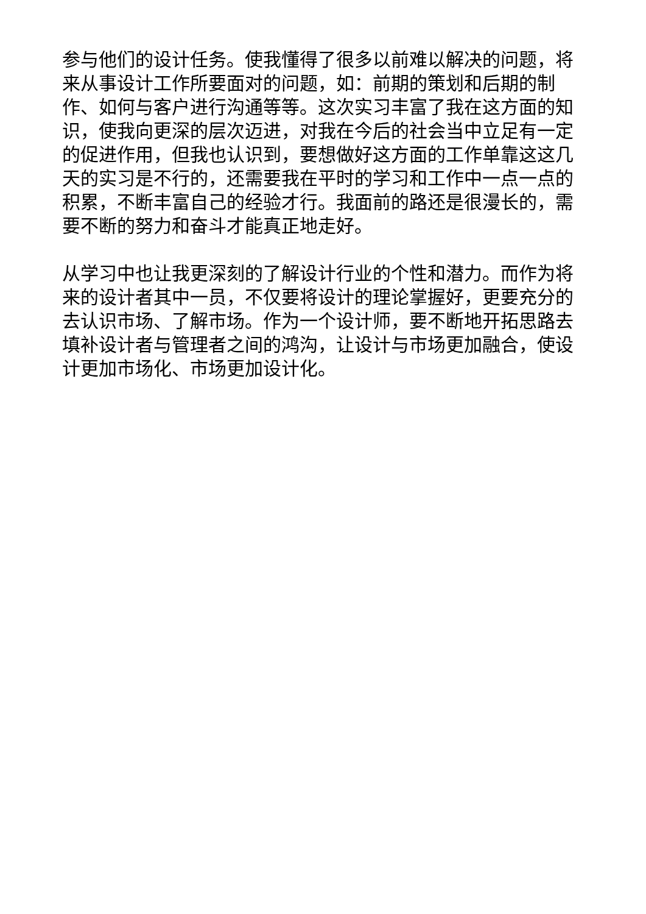参与他们的设计任务。使我懂得了很多以前难以解决的问题，将来从事设计工作所要面对的问题，如：前期的策划和后期的制作、如何与客户进行沟通等等。这次实习丰富了我在这方面的知识，使我向更深的层次迈进，对我在今后的社会当中立足有一定的促进作用，但我也认识到，要想做好这方面的工作单靠这这几天的实习是不行的，还需要我在平时的学习和工作中一点一点的积累，不断丰富自己的经验才行。我面前的路还是很漫长的，需要不断的努力和奋斗才能真正地走好。
从学习中也让我更深刻的了解设计行业的个性和潜力。而作为将来的设计者其中一员，不仅要将设计的理论掌握好，更要充分的去认识市场、了解市场。作为一个设计师，要不断地开拓思路去填补设计者与管理者之间的鸿沟，让设计与市场更加融合，使设计更加市场化、市场更加设计化。